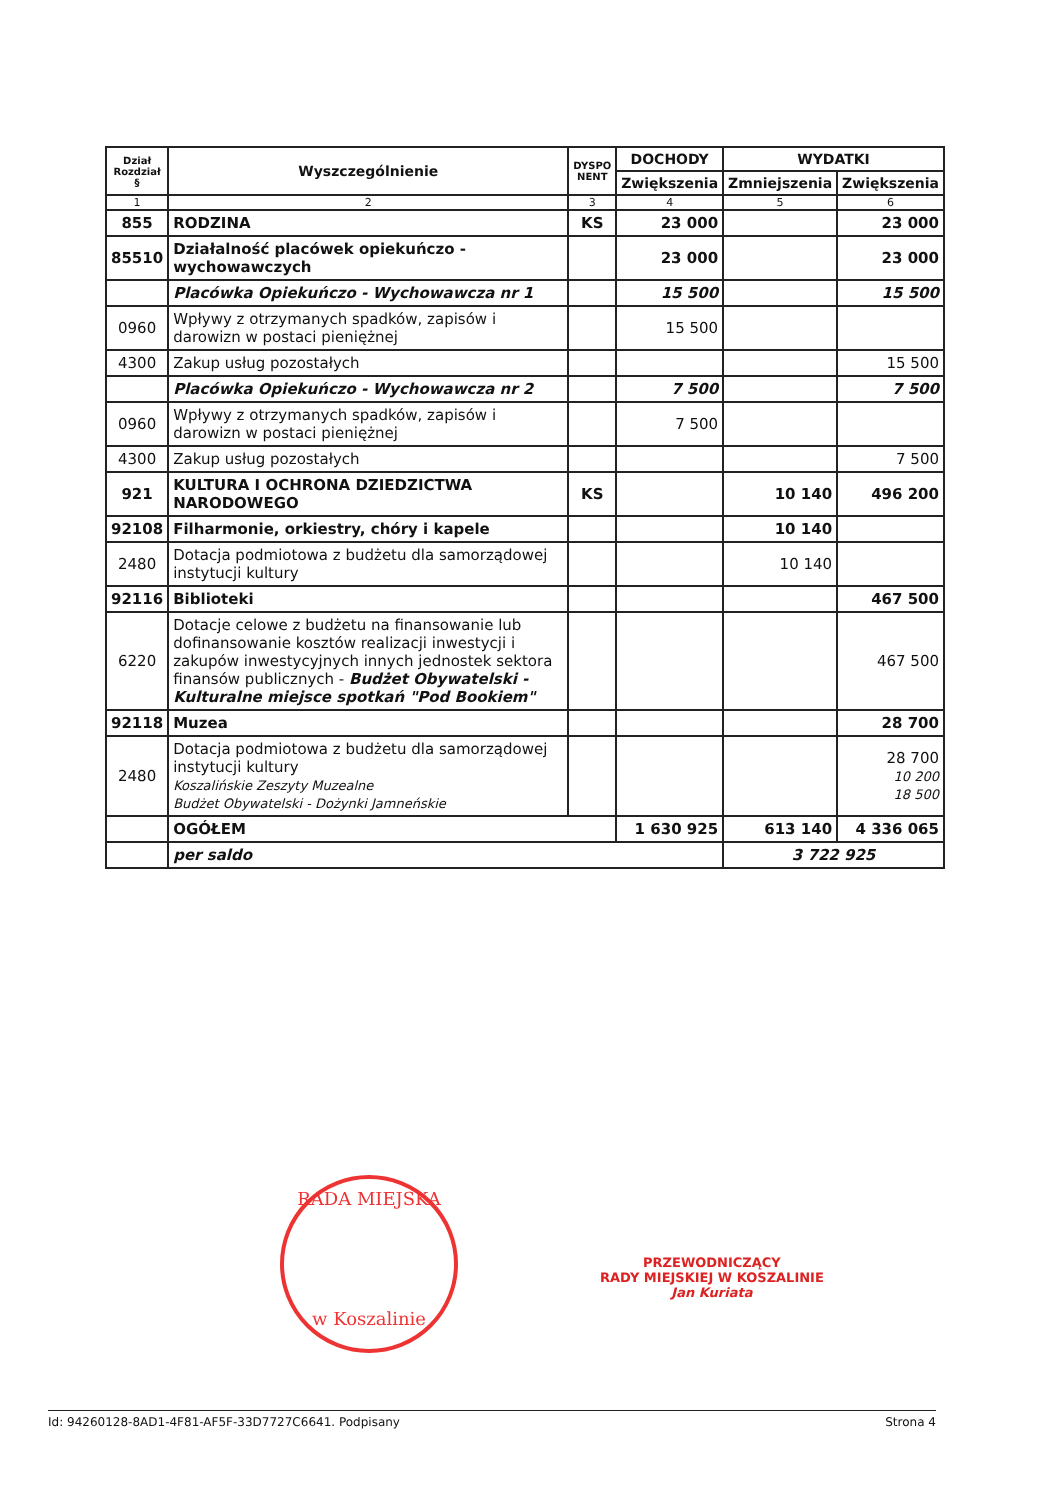| Dział Rozdział § | Wyszczególnienie | DYSPO NENT | DOCHODY | WYDATKI | |
| --- | --- | --- | --- | --- | --- |
| | | | Zwiększenia | Zmniejszenia | Zwiększenia |
| 1 | 2 | 3 | 4 | 5 | 6 |
| 855 | RODZINA | KS | 23 000 | | 23 000 |
| 85510 | Działalność placówek opiekuńczo - wychowawczych | | 23 000 | | 23 000 |
| | Placówka Opiekuńczo - Wychowawcza nr 1 | | 15 500 | | 15 500 |
| 0960 | Wpływy z otrzymanych spadków, zapisów i darowizn w postaci pieniężnej | | 15 500 | | |
| 4300 | Zakup usług pozostałych | | | | 15 500 |
| | Placówka Opiekuńczo - Wychowawcza nr 2 | | 7 500 | | 7 500 |
| 0960 | Wpływy z otrzymanych spadków, zapisów i darowizn w postaci pieniężnej | | 7 500 | | |
| 4300 | Zakup usług pozostałych | | | | 7 500 |
| 921 | KULTURA I OCHRONA DZIEDZICTWA NARODOWEGO | KS | | 10 140 | 496 200 |
| 92108 | Filharmonie, orkiestry, chóry i kapele | | | 10 140 | |
| 2480 | Dotacja podmiotowa z budżetu dla samorządowej instytucji kultury | | | 10 140 | |
| 92116 | Biblioteki | | | | 467 500 |
| 6220 | Dotacje celowe z budżetu na finansowanie lub dofinansowanie kosztów realizacji inwestycji i zakupów inwestycyjnych innych jednostek sektora finansów publicznych - Budżet Obywatelski - Kulturalne miejsce spotkań "Pod Bookiem" | | | | 467 500 |
| 92118 | Muzea | | | | 28 700 |
| 2480 | Dotacja podmiotowa z budżetu dla samorządowej instytucji kultury Koszalińskie Zeszyty Muzealne Budżet Obywatelski - Dożynki Jamneńskie | | | | 28 700 10 200 18 500 |
| | OGÓŁEM | | 1 630 925 | 613 140 | 4 336 065 |
| | per saldo | | | 3 722 925 | |
RADA MIEJSKA
w Koszalinie
PRZEWODNICZĄCY
RADY MIEJSKIEJ W KOSZALINIE
Jan Kuriata
Id: 94260128-8AD1-4F81-AF5F-33D7727C6641. Podpisany Strona 4